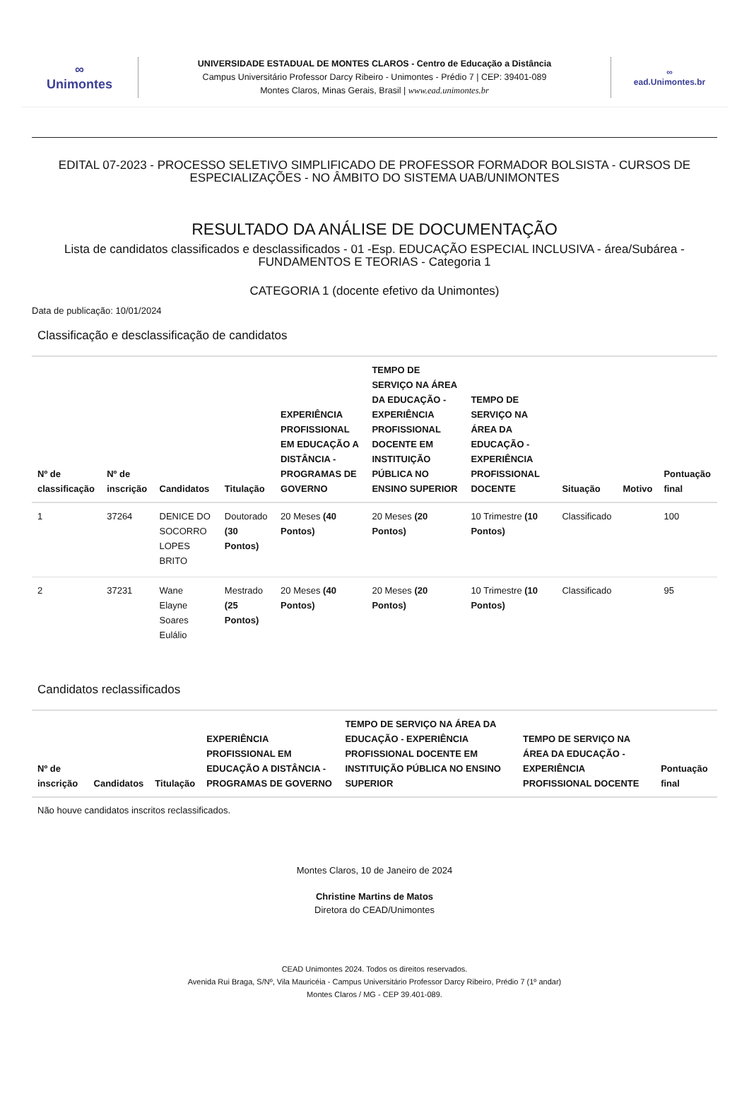∞
Unimontes
UNIVERSIDADE ESTADUAL DE MONTES CLAROS - Centro de Educação a Distância
Campus Universitário Professor Darcy Ribeiro - Unimontes - Prédio 7 | CEP: 39401-089
Montes Claros, Minas Gerais, Brasil | www.ead.unimontes.br
∞
ead.Unimontes.br
EDITAL 07-2023 - PROCESSO SELETIVO SIMPLIFICADO DE PROFESSOR FORMADOR BOLSISTA - CURSOS DE ESPECIALIZAÇÕES - NO ÂMBITO DO SISTEMA UAB/UNIMONTES
RESULTADO DA ANÁLISE DE DOCUMENTAÇÃO
Lista de candidatos classificados e desclassificados - 01 -Esp. EDUCAÇÃO ESPECIAL INCLUSIVA - área/Subárea - FUNDAMENTOS E TEORIAS - Categoria 1
CATEGORIA 1 (docente efetivo da Unimontes)
Data de publicação: 10/01/2024
Classificação e desclassificação de candidatos
| Nº de classificação | Nº de inscrição | Candidatos | Titulação | EXPERIÊNCIA PROFISSIONAL EM EDUCAÇÃO A DISTÂNCIA - PROGRAMAS DE GOVERNO | TEMPO DE SERVIÇO NA ÁREA DA EDUCAÇÃO - EXPERIÊNCIA PROFISSIONAL DOCENTE EM INSTITUIÇÃO PÚBLICA NO ENSINO SUPERIOR | TEMPO DE SERVIÇO NA ÁREA DA EDUCAÇÃO - EXPERIÊNCIA PROFISSIONAL DOCENTE | Situação | Motivo | Pontuação final |
| --- | --- | --- | --- | --- | --- | --- | --- | --- | --- |
| 1 | 37264 | DENICE DO SOCORRO LOPES BRITO | Doutorado (30 Pontos) | 20 Meses (40 Pontos) | 20 Meses (20 Pontos) | 10 Trimestre (10 Pontos) | Classificado | | 100 |
| 2 | 37231 | Wane Elayne Soares Eulálio | Mestrado (25 Pontos) | 20 Meses (40 Pontos) | 20 Meses (20 Pontos) | 10 Trimestre (10 Pontos) | Classificado | | 95 |
Candidatos reclassificados
| Nº de inscrição | Candidatos | Titulação | EXPERIÊNCIA PROFISSIONAL EM EDUCAÇÃO A DISTÂNCIA - PROGRAMAS DE GOVERNO | TEMPO DE SERVIÇO NA ÁREA DA EDUCAÇÃO - EXPERIÊNCIA PROFISSIONAL DOCENTE EM INSTITUIÇÃO PÚBLICA NO ENSINO SUPERIOR | TEMPO DE SERVIÇO NA ÁREA DA EDUCAÇÃO - EXPERIÊNCIA PROFISSIONAL DOCENTE | Pontuação final |
| --- | --- | --- | --- | --- | --- | --- |
Não houve candidatos inscritos reclassificados.
Montes Claros, 10 de Janeiro de 2024
Christine Martins de Matos
Diretora do CEAD/Unimontes
CEAD Unimontes 2024. Todos os direitos reservados.
Avenida Rui Braga, S/Nº, Vila Mauricéia - Campus Universitário Professor Darcy Ribeiro, Prédio 7 (1º andar)
Montes Claros / MG - CEP 39.401-089.